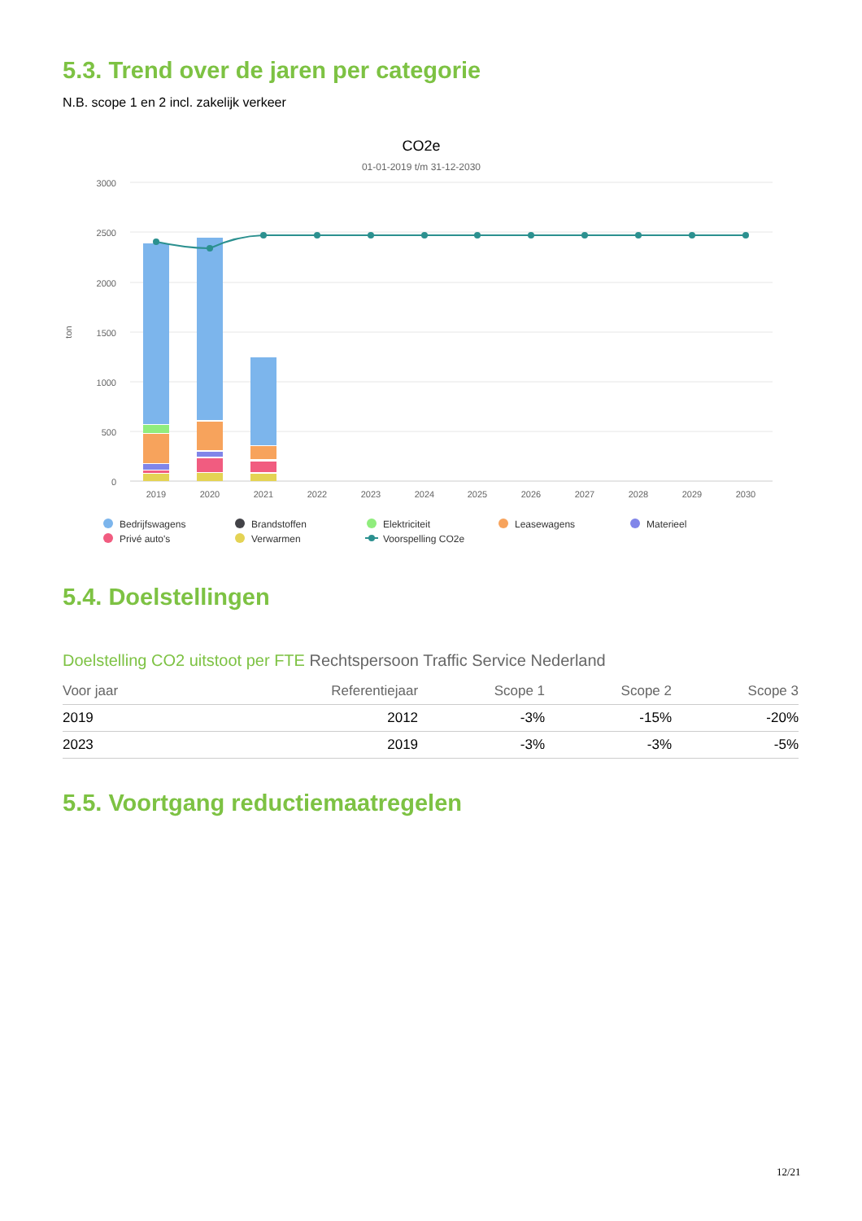5.3. Trend over de jaren per categorie
N.B. scope 1 en 2 incl. zakelijk verkeer
CO2e
01-01-2019 t/m 31-12-2030
3000
2500
2000
1500
1000
500
0
ton
2019
2020
2021
2022
2023
2024
2025
2026
2027
2028
2029
2030
Bedrijfswagens
Brandstoffen
Elektriciteit
Leasewagens
Materieel
Privé auto's
Verwarmen
Voorspelling CO2e
5.4. Doelstellingen
Doelstelling CO2 uitstoot per FTE Rechtspersoon Traffic Service Nederland
| Voor jaar | Referentiejaar | Scope 1 | Scope 2 | Scope 3 |
| --- | --- | --- | --- | --- |
| 2019 | 2012 | -3% | -15% | -20% |
| 2023 | 2019 | -3% | -3% | -5% |
5.5. Voortgang reductiemaatregelen
12/21